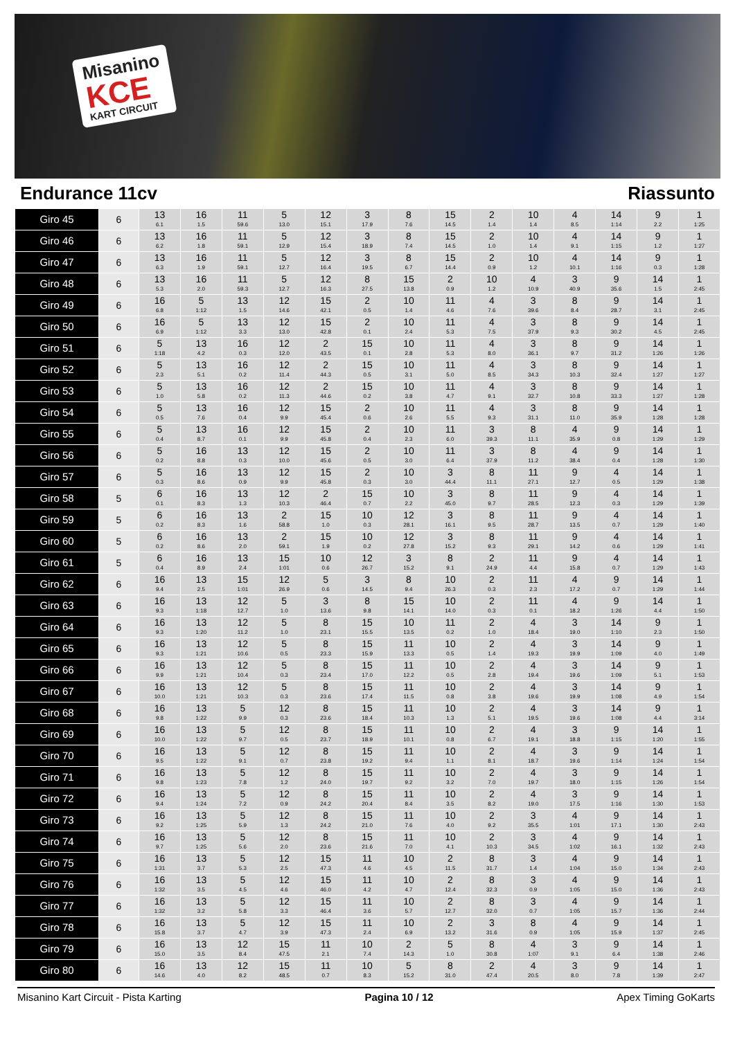Misanino
KCE
KART CIRCUIT
Endurance 11cv Riassunto
| Giro 45 | 6 | 13 6.1 | 16 1.5 | 11 59.6 | 5 13.0 | 12 15.1 | 3 17.9 | 8 7.6 | 15 14.5 | 2 1.4 | 10 1.4 | 4 8.5 | 14 1:14 | 9 2.2 | 1 1:25 |
| Giro 46 | 6 | 13 6.2 | 16 1.8 | 11 59.1 | 5 12.9 | 12 15.4 | 3 18.9 | 8 7.4 | 15 14.5 | 2 1.0 | 10 1.4 | 4 9.1 | 14 1:15 | 9 1.2 | 1 1:27 |
| Giro 47 | 6 | 13 6.3 | 16 1.9 | 11 59.1 | 5 12.7 | 12 16.4 | 3 19.5 | 8 6.7 | 15 14.4 | 2 0.9 | 10 1.2 | 4 10.1 | 14 1:16 | 9 0.3 | 1 1:28 |
| Giro 48 | 6 | 13 5.3 | 16 2.0 | 11 59.3 | 5 12.7 | 12 16.3 | 8 27.5 | 15 13.8 | 2 0.9 | 10 1.2 | 4 10.9 | 3 40.9 | 9 35.6 | 14 1.5 | 1 2:45 |
| Giro 49 | 6 | 16 6.8 | 5 1:12 | 13 1.5 | 12 14.6 | 15 42.1 | 2 0.5 | 10 1.4 | 11 4.6 | 4 7.6 | 3 39.6 | 8 8.4 | 9 28.7 | 14 3.1 | 1 2:45 |
| Giro 50 | 6 | 16 6.9 | 5 1:12 | 13 3.3 | 12 13.0 | 15 42.8 | 2 0.1 | 10 2.4 | 11 5.3 | 4 7.5 | 3 37.9 | 8 9.3 | 9 30.2 | 14 4.5 | 1 2:45 |
| Giro 51 | 6 | 5 1:18 | 13 4.2 | 16 0.3 | 12 12.0 | 2 43.5 | 15 0.1 | 10 2.8 | 11 5.3 | 4 8.0 | 3 36.1 | 8 9.7 | 9 31.2 | 14 1:26 | 1 1:26 |
| Giro 52 | 6 | 5 2.3 | 13 5.1 | 16 0.2 | 12 11.4 | 2 44.3 | 15 0.5 | 10 3.1 | 11 5.0 | 4 8.5 | 3 34.3 | 8 10.3 | 9 32.4 | 14 1:27 | 1 1:27 |
| Giro 53 | 6 | 5 1.0 | 13 5.8 | 16 0.2 | 12 11.3 | 2 44.6 | 15 0.2 | 10 3.8 | 11 4.7 | 4 9.1 | 3 32.7 | 8 10.8 | 9 33.3 | 14 1:27 | 1 1:28 |
| Giro 54 | 6 | 5 0.5 | 13 7.6 | 16 0.4 | 12 9.9 | 15 45.4 | 2 0.6 | 10 2.6 | 11 5.5 | 4 9.3 | 3 31.1 | 8 11.0 | 9 35.9 | 14 1:28 | 1 1:28 |
| Giro 55 | 6 | 5 0.4 | 13 8.7 | 16 0.1 | 12 9.9 | 15 45.8 | 2 0.4 | 10 2.3 | 11 6.0 | 3 39.3 | 8 11.1 | 4 35.9 | 9 0.8 | 14 1:29 | 1 1:29 |
| Giro 56 | 6 | 5 0.2 | 16 8.8 | 13 0.3 | 12 10.0 | 15 45.6 | 2 0.5 | 10 3.0 | 11 6.4 | 3 37.9 | 8 11.2 | 4 38.4 | 9 0.4 | 14 1:28 | 1 1:30 |
| Giro 57 | 6 | 5 0.3 | 16 8.6 | 13 0.9 | 12 9.9 | 15 45.8 | 2 0.3 | 10 3.0 | 3 44.4 | 8 11.1 | 11 27.1 | 9 12.7 | 4 0.5 | 14 1:29 | 1 1:38 |
| Giro 58 | 5 | 6 0.1 | 16 8.3 | 13 1.3 | 12 10.3 | 2 46.4 | 15 0.7 | 10 2.2 | 3 45.0 | 8 9.7 | 11 28.5 | 9 12.3 | 4 0.3 | 14 1:29 | 1 1:39 |
| Giro 59 | 5 | 6 0.2 | 16 8.3 | 13 1.6 | 2 58.8 | 15 1.0 | 10 0.3 | 12 28.1 | 3 16.1 | 8 9.5 | 11 28.7 | 9 13.5 | 4 0.7 | 14 1:29 | 1 1:40 |
| Giro 60 | 5 | 6 0.2 | 16 8.6 | 13 2.0 | 2 59.1 | 15 1.9 | 10 0.2 | 12 27.8 | 3 15.2 | 8 9.3 | 11 29.1 | 9 14.2 | 4 0.6 | 14 1:29 | 1 1:41 |
| Giro 61 | 5 | 6 0.4 | 16 8.9 | 13 2.4 | 15 1:01 | 10 0.6 | 12 26.7 | 3 15.2 | 8 9.1 | 2 24.9 | 11 4.4 | 9 15.8 | 4 0.7 | 14 1:29 | 1 1:43 |
| Giro 62 | 6 | 16 9.4 | 13 2.5 | 15 1:01 | 12 26.9 | 5 0.6 | 3 14.5 | 8 9.4 | 10 26.3 | 2 0.3 | 11 2.3 | 4 17.2 | 9 0.7 | 14 1:29 | 1 1:44 |
| Giro 63 | 6 | 16 9.3 | 13 1:18 | 12 12.7 | 5 1.0 | 3 13.6 | 8 9.8 | 15 14.1 | 10 14.0 | 2 0.3 | 11 0.1 | 4 18.2 | 9 1:26 | 14 4.4 | 1 1:50 |
| Giro 64 | 6 | 16 9.3 | 13 1:20 | 12 11.2 | 5 1.0 | 8 23.1 | 15 15.5 | 10 13.5 | 11 0.2 | 2 1.0 | 4 18.4 | 3 19.0 | 14 1:10 | 9 2.3 | 1 1:50 |
| Giro 65 | 6 | 16 9.3 | 13 1:21 | 12 10.6 | 5 0.5 | 8 23.3 | 15 15.9 | 11 13.3 | 10 0.5 | 2 1.4 | 4 19.3 | 3 19.9 | 14 1:09 | 9 4.0 | 1 1:49 |
| Giro 66 | 6 | 16 9.9 | 13 1:21 | 12 10.4 | 5 0.3 | 8 23.4 | 15 17.0 | 11 12.2 | 10 0.5 | 2 2.8 | 4 19.4 | 3 19.6 | 14 1:09 | 9 5.1 | 1 1:53 |
| Giro 67 | 6 | 16 10.0 | 13 1:21 | 12 10.3 | 5 0.3 | 8 23.6 | 15 17.4 | 11 11.5 | 10 0.8 | 2 3.8 | 4 19.6 | 3 19.9 | 14 1:08 | 9 4.9 | 1 1:54 |
| Giro 68 | 6 | 16 9.8 | 13 1:22 | 5 9.9 | 12 0.3 | 8 23.6 | 15 18.4 | 11 10.3 | 10 1.3 | 2 5.1 | 4 19.5 | 3 19.6 | 14 1:08 | 9 4.4 | 1 3:14 |
| Giro 69 | 6 | 16 10.0 | 13 1:22 | 5 9.7 | 12 0.5 | 8 23.7 | 15 18.9 | 11 10.1 | 10 0.8 | 2 6.7 | 4 19.1 | 3 18.8 | 9 1:15 | 14 1:20 | 1 1:55 |
| Giro 70 | 6 | 16 9.5 | 13 1:22 | 5 9.1 | 12 0.7 | 8 23.8 | 15 19.2 | 11 9.4 | 10 1.1 | 2 8.1 | 4 18.7 | 3 19.6 | 9 1:14 | 14 1:24 | 1 1:54 |
| Giro 71 | 6 | 16 9.8 | 13 1:23 | 5 7.8 | 12 1.2 | 8 24.0 | 15 19.7 | 11 9.2 | 10 3.2 | 2 7.0 | 4 19.7 | 3 18.0 | 9 1:15 | 14 1:26 | 1 1:54 |
| Giro 72 | 6 | 16 9.4 | 13 1:24 | 5 7.2 | 12 0.9 | 8 24.2 | 15 20.4 | 11 8.4 | 10 3.5 | 2 8.2 | 4 19.0 | 3 17.5 | 9 1:16 | 14 1:30 | 1 1:53 |
| Giro 73 | 6 | 16 9.2 | 13 1:25 | 5 5.9 | 12 1.3 | 8 24.2 | 15 21.0 | 11 7.6 | 10 4.0 | 2 9.2 | 3 35.5 | 4 1:01 | 9 17.1 | 14 1:30 | 1 2:43 |
| Giro 74 | 6 | 16 9.7 | 13 1:25 | 5 5.6 | 12 2.0 | 8 23.6 | 15 21.6 | 11 7.0 | 10 4.1 | 2 10.3 | 3 34.5 | 4 1:02 | 9 16.1 | 14 1:32 | 1 2:43 |
| Giro 75 | 6 | 16 1:31 | 13 3.7 | 5 5.3 | 12 2.5 | 15 47.3 | 11 4.6 | 10 4.5 | 2 11.5 | 8 31.7 | 3 1.4 | 4 1:04 | 9 15.0 | 14 1:34 | 1 2:43 |
| Giro 76 | 6 | 16 1:32 | 13 3.5 | 5 4.5 | 12 4.6 | 15 46.0 | 11 4.2 | 10 4.7 | 2 12.4 | 8 32.3 | 3 0.9 | 4 1:05 | 9 15.0 | 14 1:36 | 1 2:43 |
| Giro 77 | 6 | 16 1:32 | 13 3.2 | 5 5.8 | 12 3.3 | 15 46.4 | 11 3.6 | 10 5.7 | 2 12.7 | 8 32.0 | 3 0.7 | 4 1:05 | 9 15.7 | 14 1:36 | 1 2:44 |
| Giro 78 | 6 | 16 15.8 | 13 3.7 | 5 4.7 | 12 3.9 | 15 47.3 | 11 2.4 | 10 6.9 | 2 13.2 | 3 31.6 | 8 0.9 | 4 1:05 | 9 15.9 | 14 1:37 | 1 2:45 |
| Giro 79 | 6 | 16 15.0 | 13 3.5 | 12 8.4 | 15 47.5 | 11 2.1 | 10 7.4 | 2 14.3 | 5 1.0 | 8 30.8 | 4 1:07 | 3 9.1 | 9 6.4 | 14 1:38 | 1 2:46 |
| Giro 80 | 6 | 16 14.6 | 13 4.0 | 12 8.2 | 15 48.5 | 11 0.7 | 10 8.3 | 5 15.2 | 8 31.0 | 2 47.4 | 4 20.5 | 3 8.0 | 9 7.8 | 14 1:39 | 1 2:47 |
Misanino Kart Circuit - Pista Karting Pagina 10 / 12 Apex Timing GoKarts